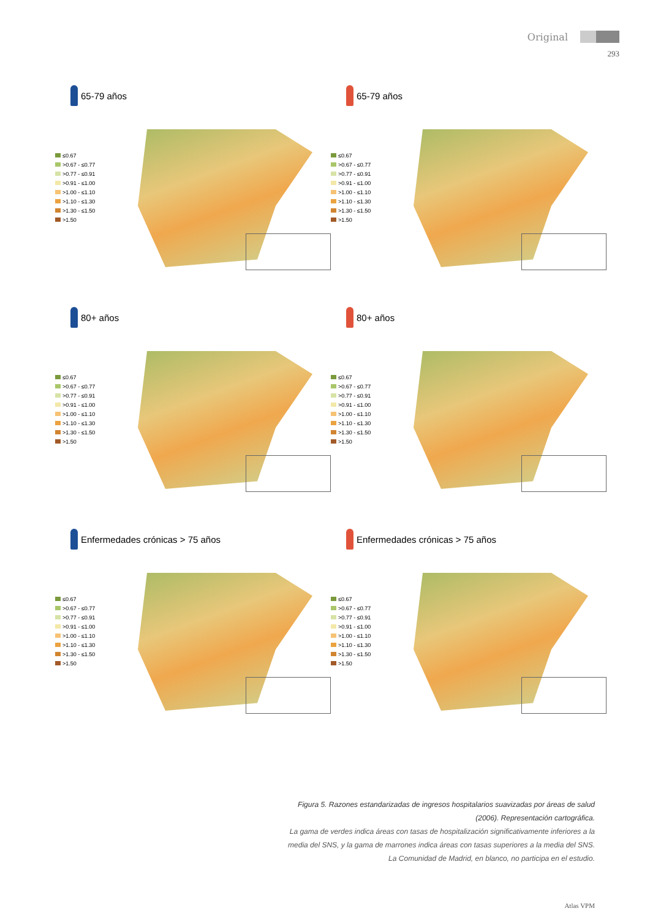Original
293
65-79 años
≤0.67
>0.67 - ≤0.77
>0.77 - ≤0.91
>0.91 - ≤1.00
>1.00 - ≤1.10
>1.10 - ≤1.30
>1.30 - ≤1.50
>1.50
65-79 años
≤0.67
>0.67 - ≤0.77
>0.77 - ≤0.91
>0.91 - ≤1.00
>1.00 - ≤1.10
>1.10 - ≤1.30
>1.30 - ≤1.50
>1.50
80+ años
≤0.67
>0.67 - ≤0.77
>0.77 - ≤0.91
>0.91 - ≤1.00
>1.00 - ≤1.10
>1.10 - ≤1.30
>1.30 - ≤1.50
>1.50
80+ años
≤0.67
>0.67 - ≤0.77
>0.77 - ≤0.91
>0.91 - ≤1.00
>1.00 - ≤1.10
>1.10 - ≤1.30
>1.30 - ≤1.50
>1.50
Enfermedades crónicas > 75 años
≤0.67
>0.67 - ≤0.77
>0.77 - ≤0.91
>0.91 - ≤1.00
>1.00 - ≤1.10
>1.10 - ≤1.30
>1.30 - ≤1.50
>1.50
Enfermedades crónicas > 75 años
≤0.67
>0.67 - ≤0.77
>0.77 - ≤0.91
>0.91 - ≤1.00
>1.00 - ≤1.10
>1.10 - ≤1.30
>1.30 - ≤1.50
>1.50
Figura 5. Razones estandarizadas de ingresos hospitalarios suavizadas por áreas de salud
(2006). Representación cartográfica.
La gama de verdes indica áreas con tasas de hospitalización significativamente inferiores a la
media del SNS, y la gama de marrones indica áreas con tasas superiores a la media del SNS.
La Comunidad de Madrid, en blanco, no participa en el estudio.
Atlas VPM